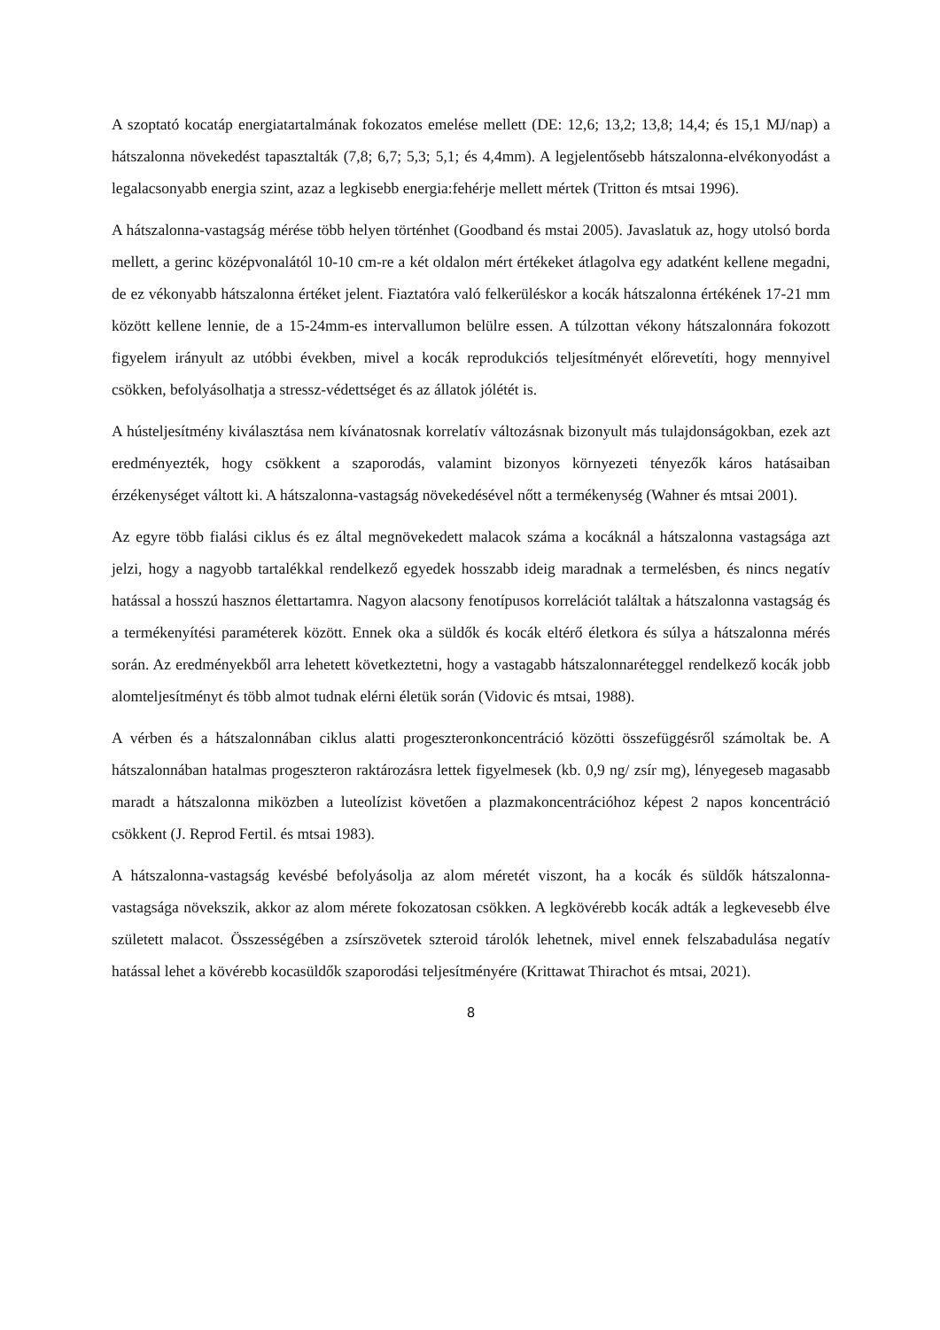A szoptató kocatáp energiatartalmának fokozatos emelése mellett (DE: 12,6; 13,2; 13,8; 14,4; és 15,1 MJ/nap) a hátszalonna növekedést tapasztalták (7,8; 6,7; 5,3; 5,1; és 4,4mm). A legjelentősebb hátszalonna-elvékonyodást a legalacsonyabb energia szint, azaz a legkisebb energia:fehérje mellett mértek (Tritton és mtsai 1996).
A hátszalonna-vastagság mérése több helyen történhet (Goodband és mstai 2005). Javaslatuk az, hogy utolsó borda mellett, a gerinc középvonalától 10-10 cm-re a két oldalon mért értékeket átlagolva egy adatként kellene megadni, de ez vékonyabb hátszalonna értéket jelent. Fiaztatóra való felkerüléskor a kocák hátszalonna értékének 17-21 mm között kellene lennie, de a 15-24mm-es intervallumon belülre essen. A túlzottan vékony hátszalonnára fokozott figyelem irányult az utóbbi években, mivel a kocák reprodukciós teljesítményét előrevetíti, hogy mennyivel csökken, befolyásolhatja a stressz-védettséget és az állatok jólétét is.
A hústeljesítmény kiválasztása nem kívánatosnak korrelatív változásnak bizonyult más tulajdonságokban, ezek azt eredményezték, hogy csökkent a szaporodás, valamint bizonyos környezeti tényezők káros hatásaiban érzékenységet váltott ki. A hátszalonna-vastagság növekedésével nőtt a termékenység (Wahner és mtsai 2001).
Az egyre több fialási ciklus és ez által megnövekedett malacok száma a kocáknál a hátszalonna vastagsága azt jelzi, hogy a nagyobb tartalékkal rendelkező egyedek hosszabb ideig maradnak a termelésben, és nincs negatív hatással a hosszú hasznos élettartamra. Nagyon alacsony fenotípusos korrelációt találtak a hátszalonna vastagság és a termékenyítési paraméterek között. Ennek oka a süldők és kocák eltérő életkora és súlya a hátszalonna mérés során. Az eredményekből arra lehetett következtetni, hogy a vastagabb hátszalonnaréteggel rendelkező kocák jobb alomteljesítményt és több almot tudnak elérni életük során (Vidovic és mtsai, 1988).
A vérben és a hátszalonnában ciklus alatti progeszteronkoncentráció közötti összefüggésről számoltak be. A hátszalonnában hatalmas progeszteron raktározásra lettek figyelmesek (kb. 0,9 ng/ zsír mg), lényegeseb magasabb maradt a hátszalonna miközben a luteolízist követően a plazmakoncentrációhoz képest 2 napos koncentráció csökkent (J. Reprod Fertil. és mtsai 1983).
A hátszalonna-vastagság kevésbé befolyásolja az alom méretét viszont, ha a kocák és süldők hátszalonna-vastagsága növekszik, akkor az alom mérete fokozatosan csökken. A legkövérebb kocák adták a legkevesebb élve született malacot. Összességében a zsírszövetek szteroid tárolók lehetnek, mivel ennek felszabadulása negatív hatással lehet a kövérebb kocasüldők szaporodási teljesítményére (Krittawat Thirachot és mtsai, 2021).
8